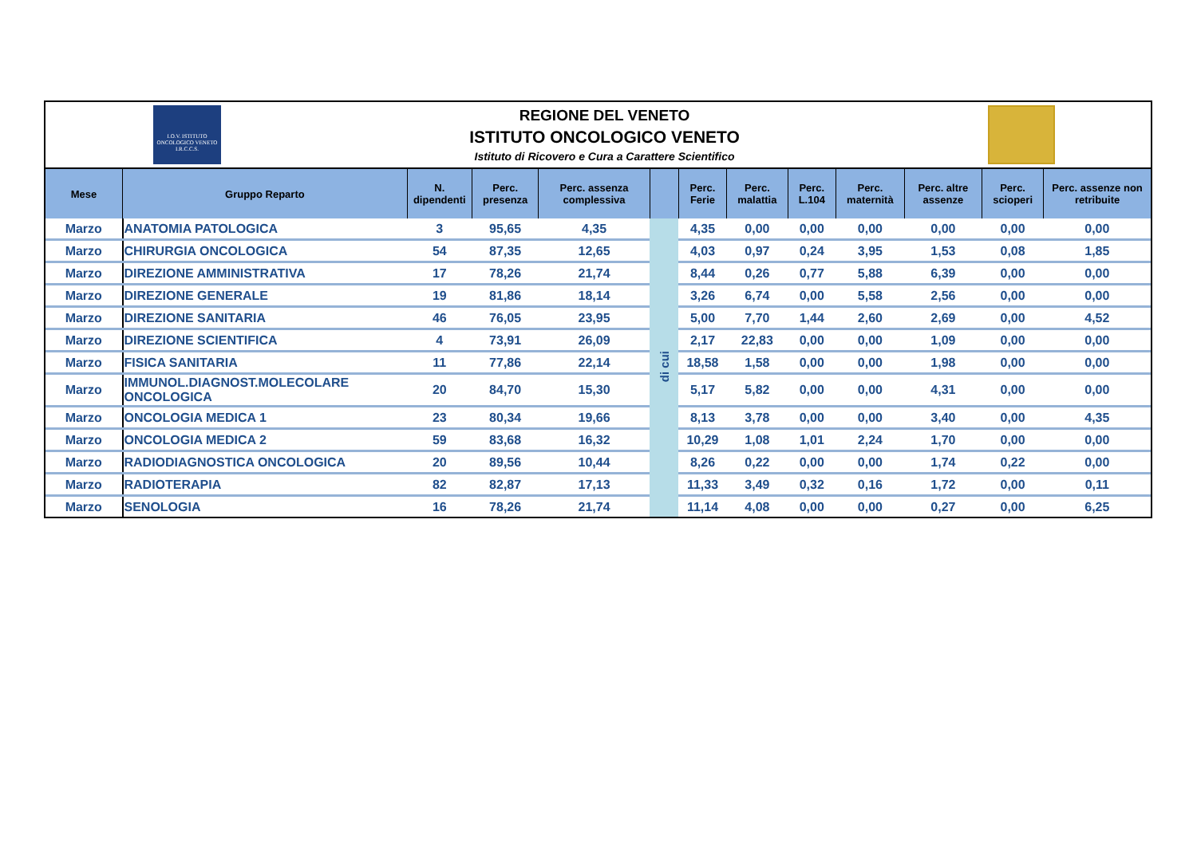I.O.V. ISTITUTO ONCOLOGICO VENETO I.R.C.C.S.
REGIONE DEL VENETO
ISTITUTO ONCOLOGICO VENETO
Istituto di Ricovero e Cura a Carattere Scientifico
| Mese | Gruppo Reparto | N. dipendenti | Perc. presenza | Perc. assenza complessiva | | Perc. Ferie | Perc. malattia | Perc. L.104 | Perc. maternità | Perc. altre assenze | Perc. scioperi | Perc. assenze non retribuite |
| --- | --- | --- | --- | --- | --- | --- | --- | --- | --- | --- | --- | --- |
| Marzo | ANATOMIA PATOLOGICA | 3 | 95,65 | 4,35 | di cui | 4,35 | 0,00 | 0,00 | 0,00 | 0,00 | 0,00 | 0,00 |
| Marzo | CHIRURGIA ONCOLOGICA | 54 | 87,35 | 12,65 | | 4,03 | 0,97 | 0,24 | 3,95 | 1,53 | 0,08 | 1,85 |
| Marzo | DIREZIONE AMMINISTRATIVA | 17 | 78,26 | 21,74 | | 8,44 | 0,26 | 0,77 | 5,88 | 6,39 | 0,00 | 0,00 |
| Marzo | DIREZIONE GENERALE | 19 | 81,86 | 18,14 | | 3,26 | 6,74 | 0,00 | 5,58 | 2,56 | 0,00 | 0,00 |
| Marzo | DIREZIONE SANITARIA | 46 | 76,05 | 23,95 | | 5,00 | 7,70 | 1,44 | 2,60 | 2,69 | 0,00 | 4,52 |
| Marzo | DIREZIONE SCIENTIFICA | 4 | 73,91 | 26,09 | | 2,17 | 22,83 | 0,00 | 0,00 | 1,09 | 0,00 | 0,00 |
| Marzo | FISICA SANITARIA | 11 | 77,86 | 22,14 | | 18,58 | 1,58 | 0,00 | 0,00 | 1,98 | 0,00 | 0,00 |
| Marzo | IMMUNOL.DIAGNOST.MOLECOLARE ONCOLOGICA | 20 | 84,70 | 15,30 | | 5,17 | 5,82 | 0,00 | 0,00 | 4,31 | 0,00 | 0,00 |
| Marzo | ONCOLOGIA MEDICA 1 | 23 | 80,34 | 19,66 | | 8,13 | 3,78 | 0,00 | 0,00 | 3,40 | 0,00 | 4,35 |
| Marzo | ONCOLOGIA MEDICA 2 | 59 | 83,68 | 16,32 | | 10,29 | 1,08 | 1,01 | 2,24 | 1,70 | 0,00 | 0,00 |
| Marzo | RADIODIAGNOSTICA ONCOLOGICA | 20 | 89,56 | 10,44 | | 8,26 | 0,22 | 0,00 | 0,00 | 1,74 | 0,22 | 0,00 |
| Marzo | RADIOTERAPIA | 82 | 82,87 | 17,13 | | 11,33 | 3,49 | 0,32 | 0,16 | 1,72 | 0,00 | 0,11 |
| Marzo | SENOLOGIA | 16 | 78,26 | 21,74 | | 11,14 | 4,08 | 0,00 | 0,00 | 0,27 | 0,00 | 6,25 |